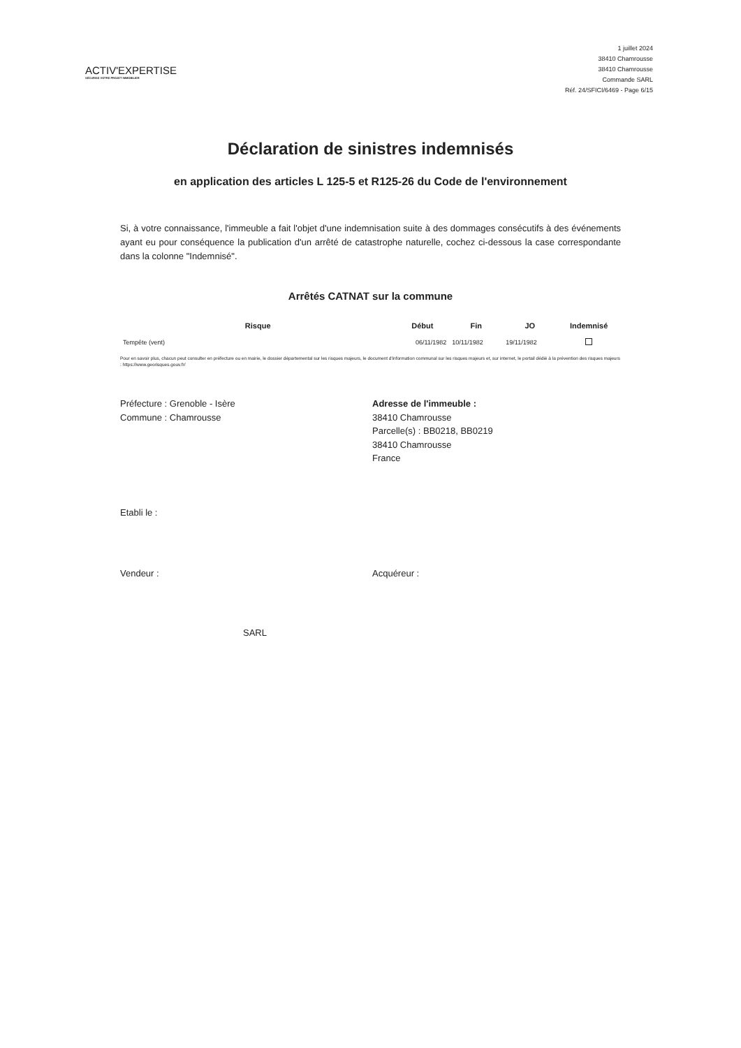ACTIV'EXPERTISE
SÉCURISE VOTRE PROJET IMMOBILIER
1 juillet 2024
38410 Chamrousse
38410 Chamrousse
Commande SARL
Réf. 24/SFICI/6469 - Page 6/15
Déclaration de sinistres indemnisés
en application des articles L 125-5 et R125-26 du Code de l'environnement
Si, à votre connaissance, l'immeuble a fait l'objet d'une indemnisation suite à des dommages consécutifs à des événements ayant eu pour conséquence la publication d'un arrêté de catastrophe naturelle, cochez ci-dessous la case correspondante dans la colonne "Indemnisé".
Arrêtés CATNAT sur la commune
| Risque | Début | Fin | JO | Indemnisé |
| --- | --- | --- | --- | --- |
| Tempête (vent) | 06/11/1982 | 10/11/1982 | 19/11/1982 | |
Pour en savoir plus, chacun peut consulter en préfecture ou en mairie, le dossier départemental sur les risques majeurs, le document d'information communal sur les risques majeurs et, sur internet, le portail dédié à la prévention des risques majeurs : https://www.georisques.gouv.fr/
Préfecture : Grenoble - Isère
Commune : Chamrousse
Adresse de l'immeuble :
38410 Chamrousse
Parcelle(s) : BB0218, BB0219
38410 Chamrousse
France
Etabli le :
Vendeur : Acquéreur :
SARL